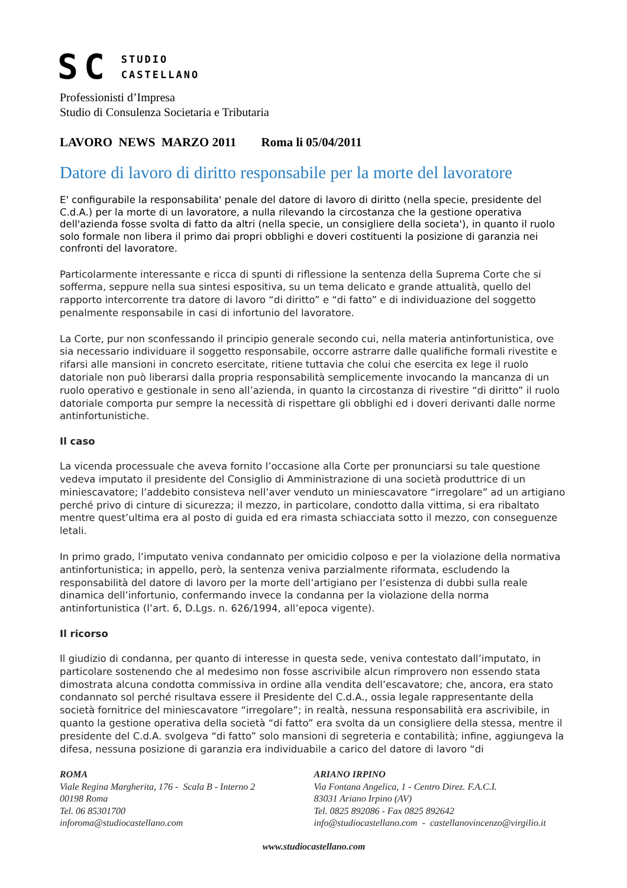SC STUDIO
CASTELLANO
Professionisti d’Impresa
Studio di Consulenza Societaria e Tributaria
LAVORO NEWS MARZO 2011 Roma li 05/04/2011
Datore di lavoro di diritto responsabile per la morte del lavoratore
E' configurabile la responsabilita' penale del datore di lavoro di diritto (nella specie, presidente del C.d.A.) per la morte di un lavoratore, a nulla rilevando la circostanza che la gestione operativa dell'azienda fosse svolta di fatto da altri (nella specie, un consigliere della societa'), in quanto il ruolo solo formale non libera il primo dai propri obblighi e doveri costituenti la posizione di garanzia nei confronti del lavoratore.
Particolarmente interessante e ricca di spunti di riflessione la sentenza della Suprema Corte che si sofferma, seppure nella sua sintesi espositiva, su un tema delicato e grande attualità, quello del rapporto intercorrente tra datore di lavoro “di diritto” e “di fatto” e di individuazione del soggetto penalmente responsabile in casi di infortunio del lavoratore.
La Corte, pur non sconfessando il principio generale secondo cui, nella materia antinfortunistica, ove sia necessario individuare il soggetto responsabile, occorre astrarre dalle qualifiche formali rivestite e rifarsi alle mansioni in concreto esercitate, ritiene tuttavia che colui che esercita ex lege il ruolo datoriale non può liberarsi dalla propria responsabilità semplicemente invocando la mancanza di un ruolo operativo e gestionale in seno all’azienda, in quanto la circostanza di rivestire “di diritto” il ruolo datoriale comporta pur sempre la necessità di rispettare gli obblighi ed i doveri derivanti dalle norme antinfortunistiche.
Il caso
La vicenda processuale che aveva fornito l’occasione alla Corte per pronunciarsi su tale questione vedeva imputato il presidente del Consiglio di Amministrazione di una società produttrice di un miniescavatore; l’addebito consisteva nell’aver venduto un miniescavatore “irregolare” ad un artigiano perché privo di cinture di sicurezza; il mezzo, in particolare, condotto dalla vittima, si era ribaltato mentre quest’ultima era al posto di guida ed era rimasta schiacciata sotto il mezzo, con conseguenze letali.
In primo grado, l’imputato veniva condannato per omicidio colposo e per la violazione della normativa antinfortunistica; in appello, però, la sentenza veniva parzialmente riformata, escludendo la responsabilità del datore di lavoro per la morte dell’artigiano per l’esistenza di dubbi sulla reale dinamica dell’infortunio, confermando invece la condanna per la violazione della norma antinfortunistica (l’art. 6, D.Lgs. n. 626/1994, all’epoca vigente).
Il ricorso
Il giudizio di condanna, per quanto di interesse in questa sede, veniva contestato dall’imputato, in particolare sostenendo che al medesimo non fosse ascrivibile alcun rimprovero non essendo stata dimostrata alcuna condotta commissiva in ordine alla vendita dell’escavatore; che, ancora, era stato condannato sol perché risultava essere il Presidente del C.d.A., ossia legale rappresentante della società fornitrice del miniescavatore “irregolare”; in realtà, nessuna responsabilità era ascrivibile, in quanto la gestione operativa della società “di fatto” era svolta da un consigliere della stessa, mentre il presidente del C.d.A. svolgeva “di fatto” solo mansioni di segreteria e contabilità; infine, aggiungeva la difesa, nessuna posizione di garanzia era individuabile a carico del datore di lavoro “di
ROMA
Viale Regina Margherita, 176 - Scala B - Interno 2
00198 Roma
Tel. 06 85301700
inforoma@studiocastellano.com
ARIANO IRPINO
Via Fontana Angelica, 1 - Centro Direz. F.A.C.I.
83031 Ariano Irpino (AV)
Tel. 0825 892086 - Fax 0825 892642
info@studiocastellano.com - castellanovincenzo@virgilio.it
www.studiocastellano.com